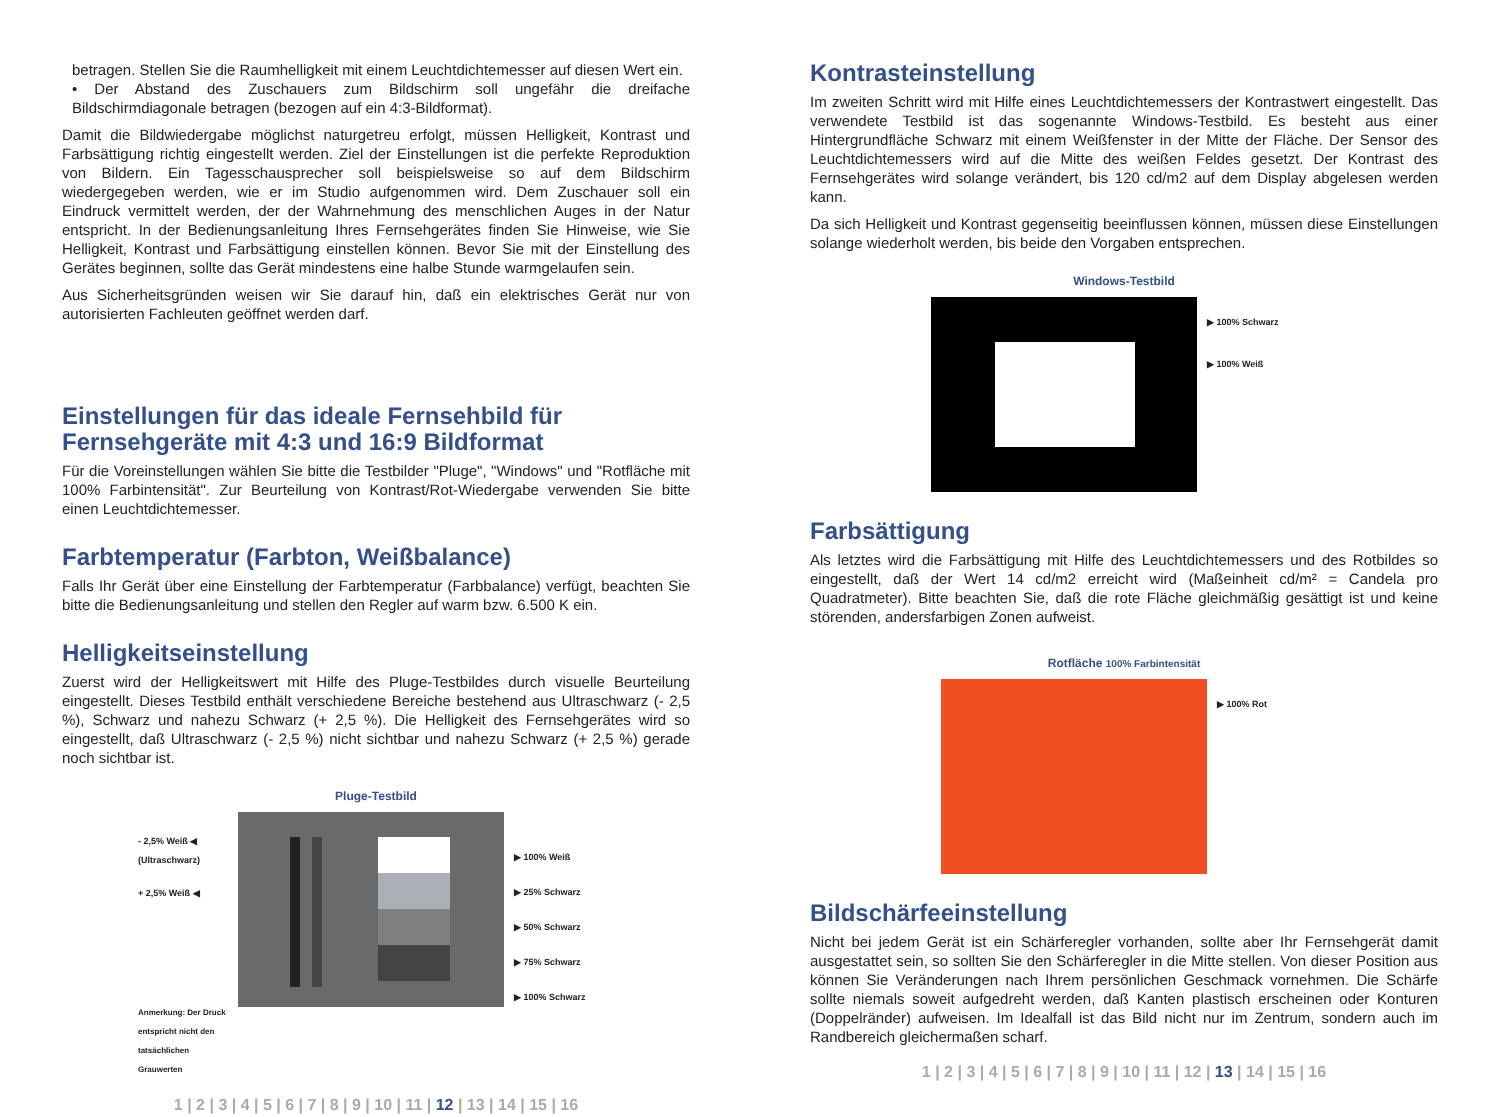betragen. Stellen Sie die Raumhelligkeit mit einem Leuchtdichtemesser auf diesen Wert ein.
• Der Abstand des Zuschauers zum Bildschirm soll ungefähr die dreifache Bildschirmdiagonale betragen (bezogen auf ein 4:3-Bildformat).
Damit die Bildwiedergabe möglichst naturgetreu erfolgt, müssen Helligkeit, Kontrast und Farbsättigung richtig eingestellt werden. Ziel der Einstellungen ist die perfekte Reproduktion von Bildern. Ein Tagesschausprecher soll beispielsweise so auf dem Bildschirm wiedergegeben werden, wie er im Studio aufgenommen wird. Dem Zuschauer soll ein Eindruck vermittelt werden, der der Wahrnehmung des menschlichen Auges in der Natur entspricht. In der Bedienungsanleitung Ihres Fernsehgerätes finden Sie Hinweise, wie Sie Helligkeit, Kontrast und Farbsättigung einstellen können. Bevor Sie mit der Einstellung des Gerätes beginnen, sollte das Gerät mindestens eine halbe Stunde warmgelaufen sein.
Aus Sicherheitsgründen weisen wir Sie darauf hin, daß ein elektrisches Gerät nur von autorisierten Fachleuten geöffnet werden darf.
Einstellungen für das ideale Fernsehbild für Fernsehgeräte mit 4:3 und 16:9 Bildformat
Für die Voreinstellungen wählen Sie bitte die Testbilder "Pluge", "Windows" und "Rotfläche mit 100% Farbintensität". Zur Beurteilung von Kontrast/Rot-Wiedergabe verwenden Sie bitte einen Leuchtdichtemesser.
Farbtemperatur (Farbton, Weißbalance)
Falls Ihr Gerät über eine Einstellung der Farbtemperatur (Farbbalance) verfügt, beachten Sie bitte die Bedienungsanleitung und stellen den Regler auf warm bzw. 6.500 K ein.
Helligkeitseinstellung
Zuerst wird der Helligkeitswert mit Hilfe des Pluge-Testbildes durch visuelle Beurteilung eingestellt. Dieses Testbild enthält verschiedene Bereiche bestehend aus Ultraschwarz (- 2,5 %), Schwarz und nahezu Schwarz (+ 2,5 %). Die Helligkeit des Fernsehgerätes wird so eingestellt, daß Ultraschwarz (- 2,5 %) nicht sichtbar und nahezu Schwarz (+ 2,5 %) gerade noch sichtbar ist.
Pluge-Testbild
- 2,5% Weiß ◀
(Ultraschwarz)
+ 2,5% Weiß ◀
Anmerkung: Der Druck entspricht nicht den tatsächlichen Grauwerten
▶ 100% Weiß
▶ 25% Schwarz
▶ 50% Schwarz
▶ 75% Schwarz
▶ 100% Schwarz
1 | 2 | 3 | 4 | 5 | 6 | 7 | 8 | 9 | 10 | 11 | 12 | 13 | 14 | 15 | 16
Kontrasteinstellung
Im zweiten Schritt wird mit Hilfe eines Leuchtdichtemessers der Kontrastwert eingestellt. Das verwendete Testbild ist das sogenannte Windows-Testbild. Es besteht aus einer Hintergrundfläche Schwarz mit einem Weißfenster in der Mitte der Fläche. Der Sensor des Leuchtdichtemessers wird auf die Mitte des weißen Feldes gesetzt. Der Kontrast des Fernsehgerätes wird solange verändert, bis 120 cd/m2 auf dem Display abgelesen werden kann.
Da sich Helligkeit und Kontrast gegenseitig beeinflussen können, müssen diese Einstellungen solange wiederholt werden, bis beide den Vorgaben entsprechen.
Windows-Testbild
▶ 100% Schwarz
▶ 100% Weiß
Farbsättigung
Als letztes wird die Farbsättigung mit Hilfe des Leuchtdichtemessers und des Rotbildes so eingestellt, daß der Wert 14 cd/m2 erreicht wird (Maßeinheit cd/m² = Candela pro Quadratmeter). Bitte beachten Sie, daß die rote Fläche gleichmäßig gesättigt ist und keine störenden, andersfarbigen Zonen aufweist.
Rotfläche 100% Farbintensität
▶ 100% Rot
Bildschärfeeinstellung
Nicht bei jedem Gerät ist ein Schärferegler vorhanden, sollte aber Ihr Fernsehgerät damit ausgestattet sein, so sollten Sie den Schärferegler in die Mitte stellen. Von dieser Position aus können Sie Veränderungen nach Ihrem persönlichen Geschmack vornehmen. Die Schärfe sollte niemals soweit aufgedreht werden, daß Kanten plastisch erscheinen oder Konturen (Doppelränder) aufweisen. Im Idealfall ist das Bild nicht nur im Zentrum, sondern auch im Randbereich gleichermaßen scharf.
1 | 2 | 3 | 4 | 5 | 6 | 7 | 8 | 9 | 10 | 11 | 12 | 13 | 14 | 15 | 16